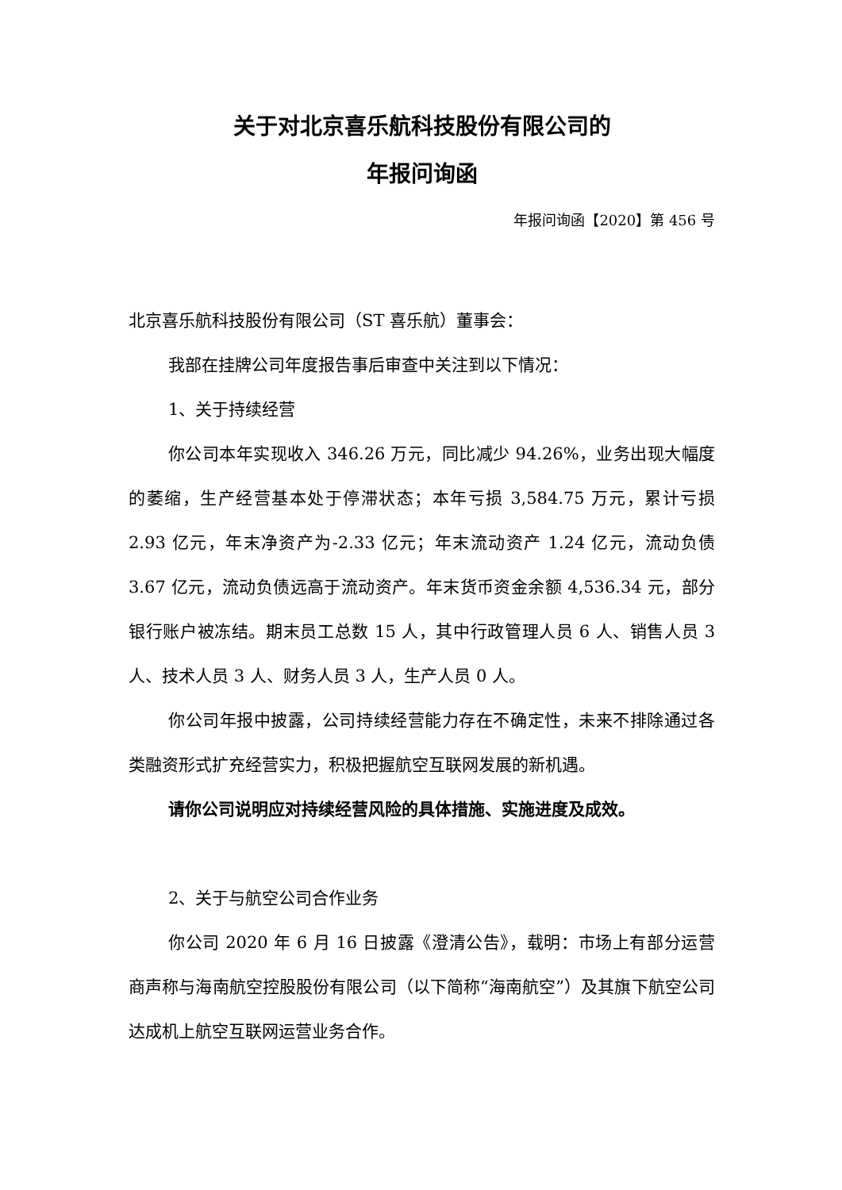关于对北京喜乐航科技股份有限公司的
年报问询函
年报问询函【2020】第 456 号
北京喜乐航科技股份有限公司（ST 喜乐航）董事会：
我部在挂牌公司年度报告事后审查中关注到以下情况：
1、关于持续经营
你公司本年实现收入 346.26 万元，同比减少 94.26%，业务出现大幅度的萎缩，生产经营基本处于停滞状态；本年亏损 3,584.75 万元，累计亏损 2.93 亿元，年末净资产为-2.33 亿元；年末流动资产 1.24 亿元，流动负债 3.67 亿元，流动负债远高于流动资产。年末货币资金余额 4,536.34 元，部分银行账户被冻结。期末员工总数 15 人，其中行政管理人员 6 人、销售人员 3 人、技术人员 3 人、财务人员 3 人，生产人员 0 人。
你公司年报中披露，公司持续经营能力存在不确定性，未来不排除通过各类融资形式扩充经营实力，积极把握航空互联网发展的新机遇。
请你公司说明应对持续经营风险的具体措施、实施进度及成效。
2、关于与航空公司合作业务
你公司 2020 年 6 月 16 日披露《澄清公告》，载明：市场上有部分运营商声称与海南航空控股股份有限公司（以下简称“海南航空”）及其旗下航空公司达成机上航空互联网运营业务合作。